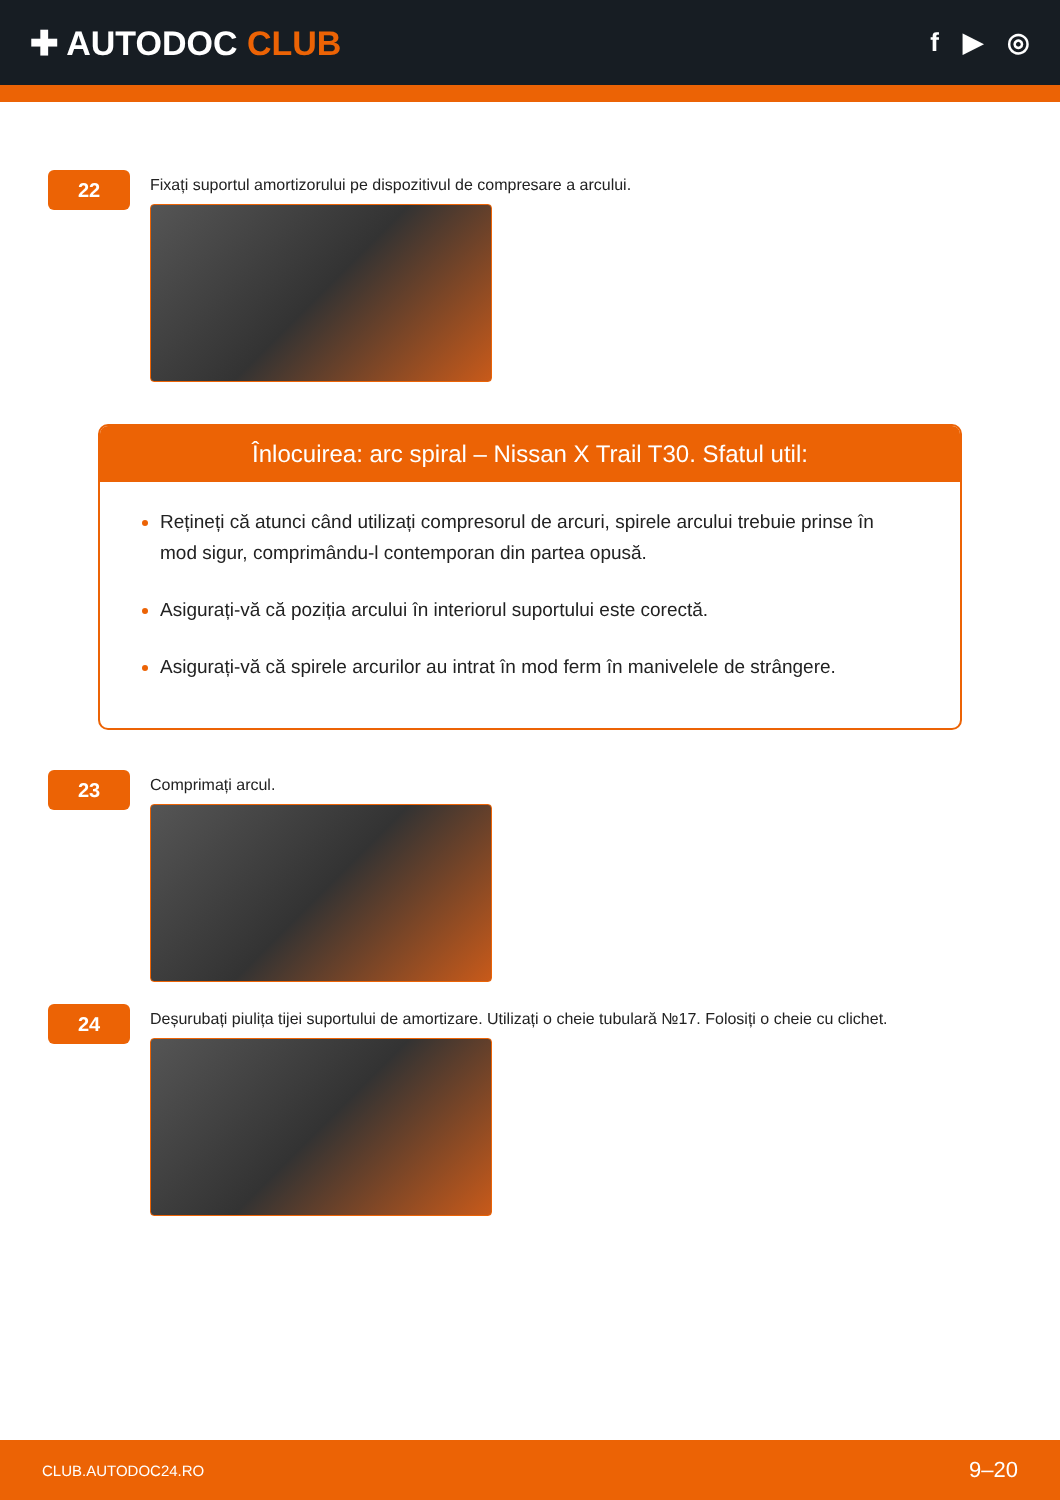✚ AUTODOC CLUB
f ▶ ◎
22
Fixați suportul amortizorului pe dispozitivul de compresare a arcului.
Înlocuirea: arc spiral – Nissan X Trail T30. Sfatul util:
Rețineți că atunci când utilizați compresorul de arcuri, spirele arcului trebuie prinse în mod sigur, comprimându-l contemporan din partea opusă.
Asigurați-vă că poziția arcului în interiorul suportului este corectă.
Asigurați-vă că spirele arcurilor au intrat în mod ferm în manivelele de strângere.
23
Comprimați arcul.
24
Deșurubați piulița tijei suportului de amortizare. Utilizați o cheie tubulară №17. Folosiți o cheie cu clichet.
CLUB.AUTODOC24.RO 9–20